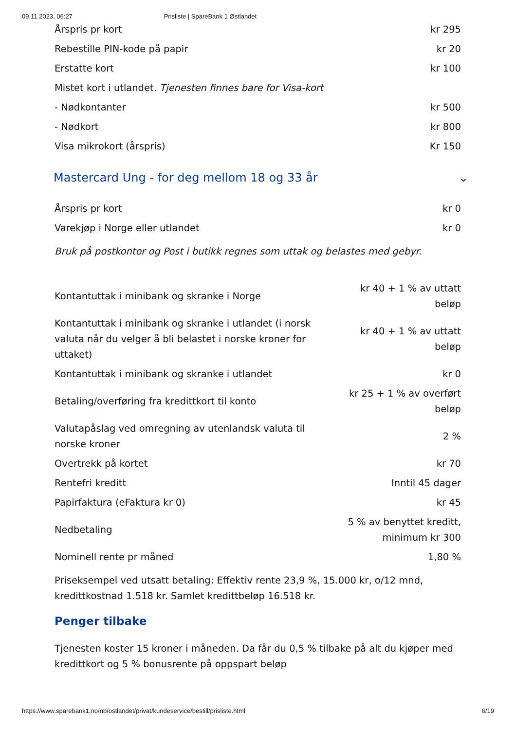09.11.2023, 06:27 Prisliste | SpareBank 1 Østlandet
| Årspris pr kort | kr 295 |
| Rebestille PIN-kode på papir | kr 20 |
| Erstatte kort | kr 100 |
| Mistet kort i utlandet. Tjenesten finnes bare for Visa-kort | |
| - Nødkontanter | kr 500 |
| - Nødkort | kr 800 |
| Visa mikrokort (årspris) | Kr 150 |
Mastercard Ung - for deg mellom 18 og 33 år ⌄
| Årspris pr kort | kr 0 |
| Varekjøp i Norge eller utlandet | kr 0 |
Bruk på postkontor og Post i butikk regnes som uttak og belastes med gebyr.
| Kontantuttak i minibank og skranke i Norge | kr 40 + 1 % av uttatt beløp |
| Kontantuttak i minibank og skranke i utlandet (i norsk valuta når du velger å bli belastet i norske kroner for uttaket) | kr 40 + 1 % av uttatt beløp |
| Kontantuttak i minibank og skranke i utlandet | kr 0 |
| Betaling/overføring fra kredittkort til konto | kr 25 + 1 % av overført beløp |
| Valutapåslag ved omregning av utenlandsk valuta til norske kroner | 2 % |
| Overtrekk på kortet | kr 70 |
| Rentefri kreditt | Inntil 45 dager |
| Papirfaktura (eFaktura kr 0) | kr 45 |
| Nedbetaling | 5 % av benyttet kreditt, minimum kr 300 |
| Nominell rente pr måned | 1,80 % |
Priseksempel ved utsatt betaling: Effektiv rente 23,9 %, 15.000 kr, o/12 mnd, kredittkostnad 1.518 kr. Samlet kredittbeløp 16.518 kr.
Penger tilbake
Tjenesten koster 15 kroner i måneden. Da får du 0,5 % tilbake på alt du kjøper med kredittkort og 5 % bonusrente på oppspart beløp
https://www.sparebank1.no/nb/ostlandet/privat/kundeservice/bestill/prisliste.html 6/19